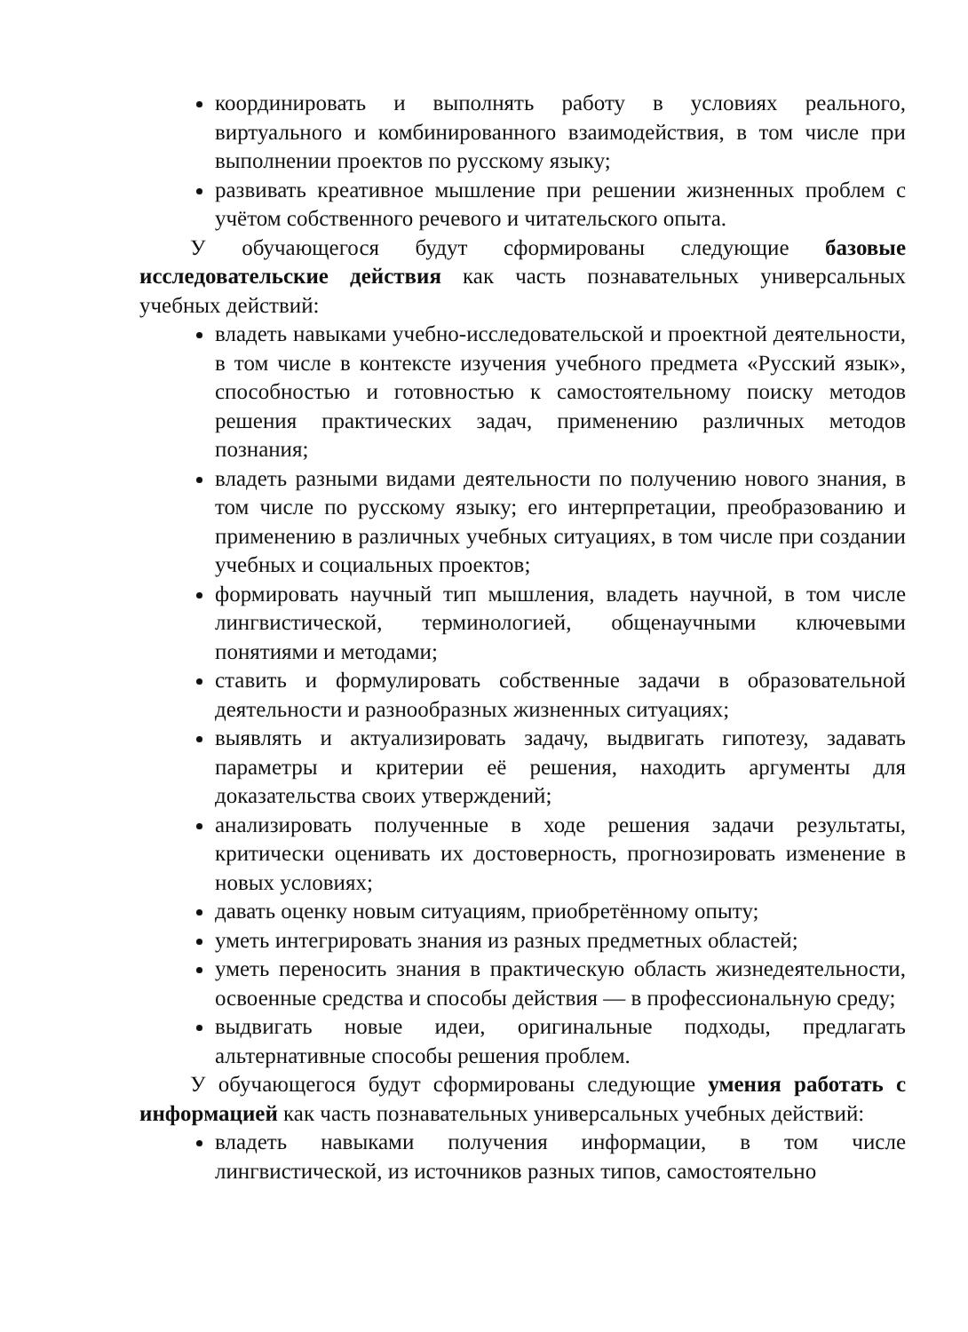координировать и выполнять работу в условиях реального, виртуального и комбинированного взаимодействия, в том числе при выполнении проектов по русскому языку;
развивать креативное мышление при решении жизненных проблем с учётом собственного речевого и читательского опыта.
У обучающегося будут сформированы следующие базовые исследовательские действия как часть познавательных универсальных учебных действий:
владеть навыками учебно-исследовательской и проектной деятельности, в том числе в контексте изучения учебного предмета «Русский язык», способностью и готовностью к самостоятельному поиску методов решения практических задач, применению различных методов познания;
владеть разными видами деятельности по получению нового знания, в том числе по русскому языку; его интерпретации, преобразованию и применению в различных учебных ситуациях, в том числе при создании учебных и социальных проектов;
формировать научный тип мышления, владеть научной, в том числе лингвистической, терминологией, общенаучными ключевыми понятиями и методами;
ставить и формулировать собственные задачи в образовательной деятельности и разнообразных жизненных ситуациях;
выявлять и актуализировать задачу, выдвигать гипотезу, задавать параметры и критерии её решения, находить аргументы для доказательства своих утверждений;
анализировать полученные в ходе решения задачи результаты, критически оценивать их достоверность, прогнозировать изменение в новых условиях;
давать оценку новым ситуациям, приобретённому опыту;
уметь интегрировать знания из разных предметных областей;
уметь переносить знания в практическую область жизнедеятельности, освоенные средства и способы действия — в профессиональную среду;
выдвигать новые идеи, оригинальные подходы, предлагать альтернативные способы решения проблем.
У обучающегося будут сформированы следующие умения работать с информацией как часть познавательных универсальных учебных действий:
владеть навыками получения информации, в том числе лингвистической, из источников разных типов, самостоятельно